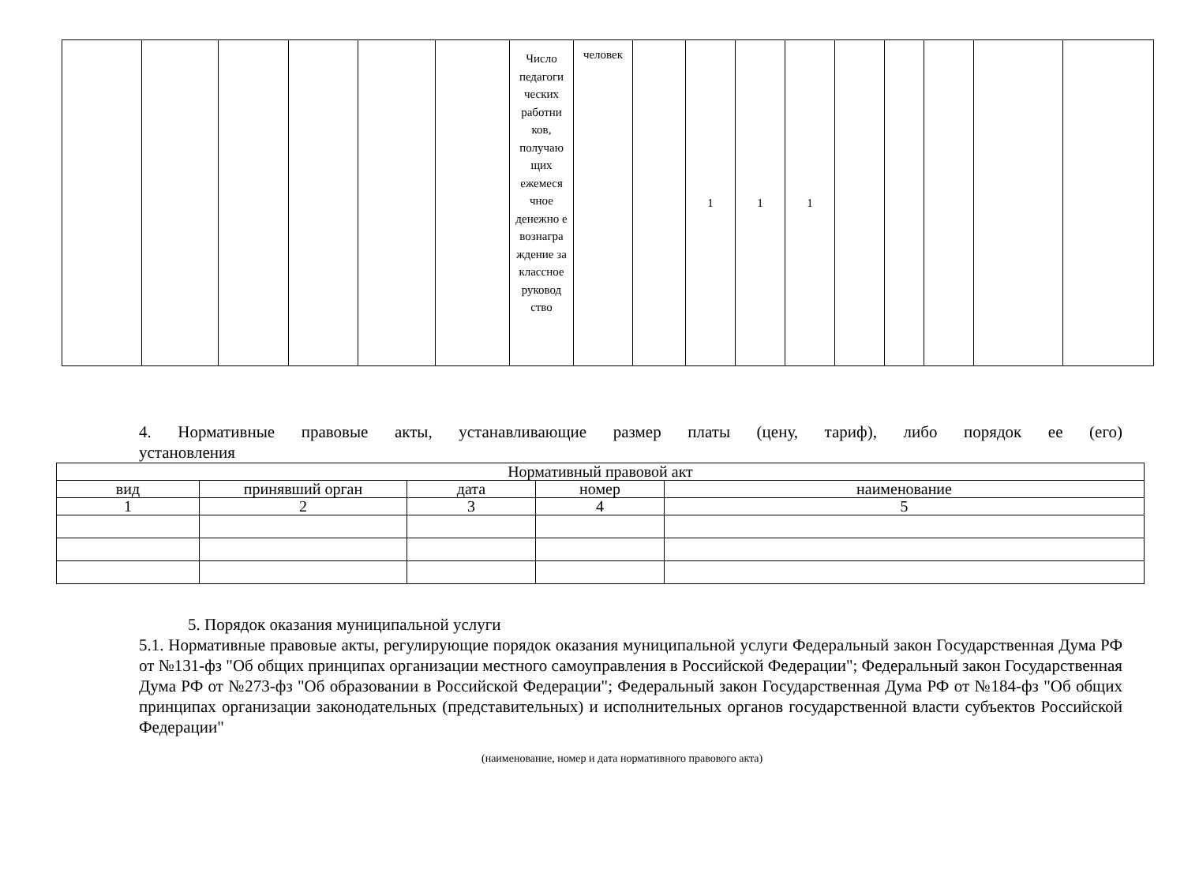| | | | | | | Число педагоги ческих работни ков, получаю щих ежемеся чное денежно е вознагра ждение за классное руковод ство | человек | | 1 | 1 | 1 | | | | | |
4. Нормативные правовые акты, устанавливающие размер платы (цену, тариф), либо порядок ее (его)
установления
| Нормативный правовой акт | | | | |
| вид | принявший орган | дата | номер | наименование |
| 1 | 2 | 3 | 4 | 5 |
5. Порядок оказания муниципальной услуги
5.1. Нормативные правовые акты, регулирующие порядок оказания муниципальной услуги Федеральный закон Государственная Дума РФ от №131-фз "Об общих принципах организации местного самоуправления в Российской Федерации"; Федеральный закон Государственная Дума РФ от №273-фз "Об образовании в Российской Федерации"; Федеральный закон Государственная Дума РФ от №184-фз "Об общих принципах организации законодательных (представительных) и исполнительных органов государственной власти субъектов Российской Федерации"
(наименование, номер и дата нормативного правового акта)